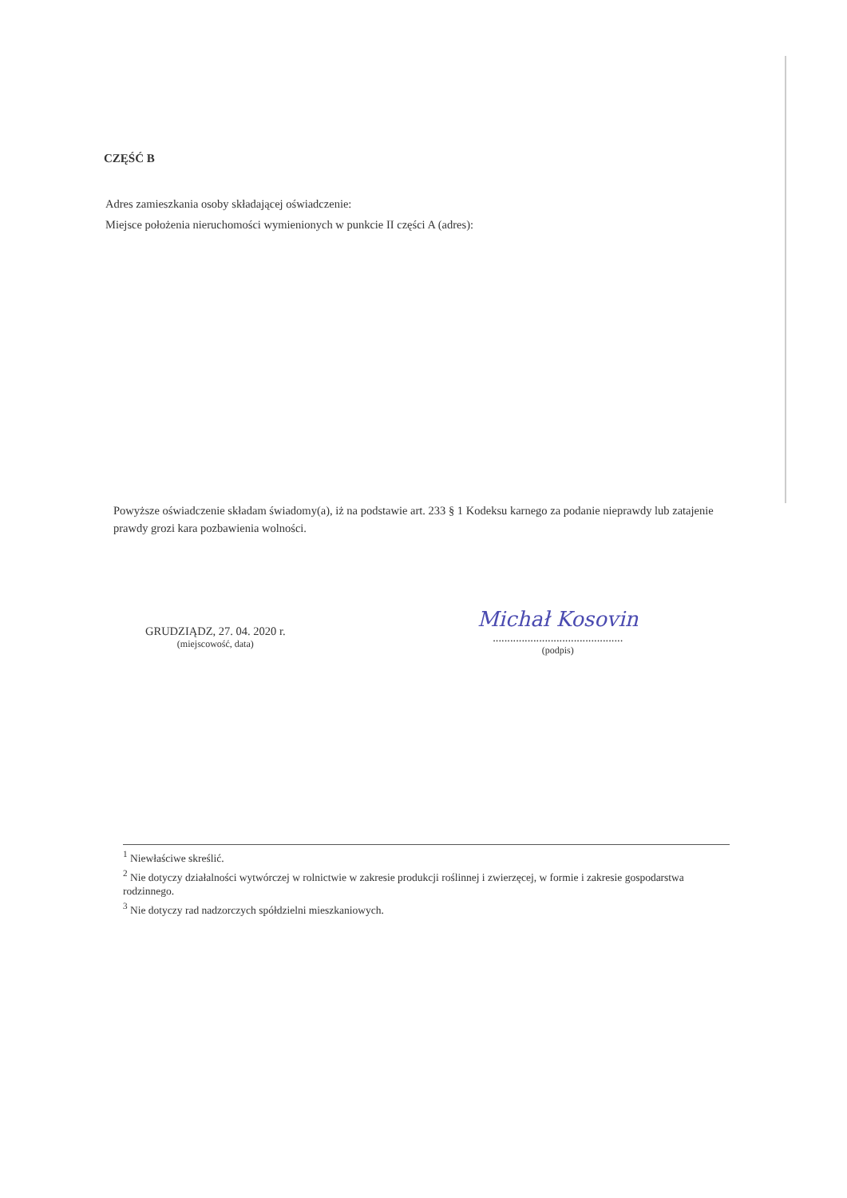CZĘŚĆ B
Adres zamieszkania osoby składającej oświadczenie:
Miejsce położenia nieruchomości wymienionych w punkcie II części A (adres):
Powyższe oświadczenie składam świadomy(a), iż na podstawie art. 233 § 1 Kodeksu karnego za podanie nieprawdy lub zatajenie prawdy grozi kara pozbawienia wolności.
GRUDZIĄDZ, 27. 04. 2020 r.
(miejscowość, data)
Michał Kosovin
.............................................
(podpis)
<sup>1</sup> Niewłaściwe skreślić.
<sup>2</sup> Nie dotyczy działalności wytwórczej w rolnictwie w zakresie produkcji roślinnej i zwierzęcej, w formie i zakresie gospodarstwa rodzinnego.
<sup>3</sup> Nie dotyczy rad nadzorczych spółdzielni mieszkaniowych.